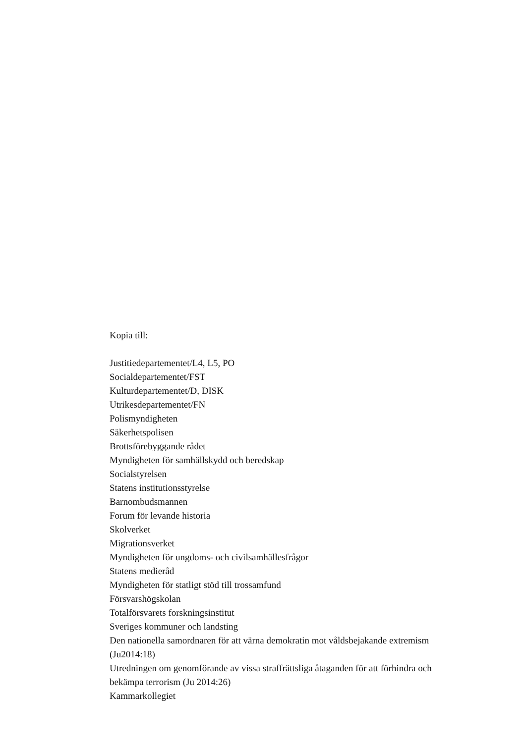Kopia till:
Justitiedepartementet/L4, L5, PO
Socialdepartementet/FST
Kulturdepartementet/D, DISK
Utrikesdepartementet/FN
Polismyndigheten
Säkerhetspolisen
Brottsförebyggande rådet
Myndigheten för samhällskydd och beredskap
Socialstyrelsen
Statens institutionsstyrelse
Barnombudsmannen
Forum för levande historia
Skolverket
Migrationsverket
Myndigheten för ungdoms- och civilsamhällesfrågor
Statens medieråd
Myndigheten för statligt stöd till trossamfund
Försvarshögskolan
Totalförsvarets forskningsinstitut
Sveriges kommuner och landsting
Den nationella samordnaren för att värna demokratin mot våldsbejakande extremism (Ju2014:18)
Utredningen om genomförande av vissa straffrättsliga åtaganden för att förhindra och bekämpa terrorism (Ju 2014:26)
Kammarkollegiet